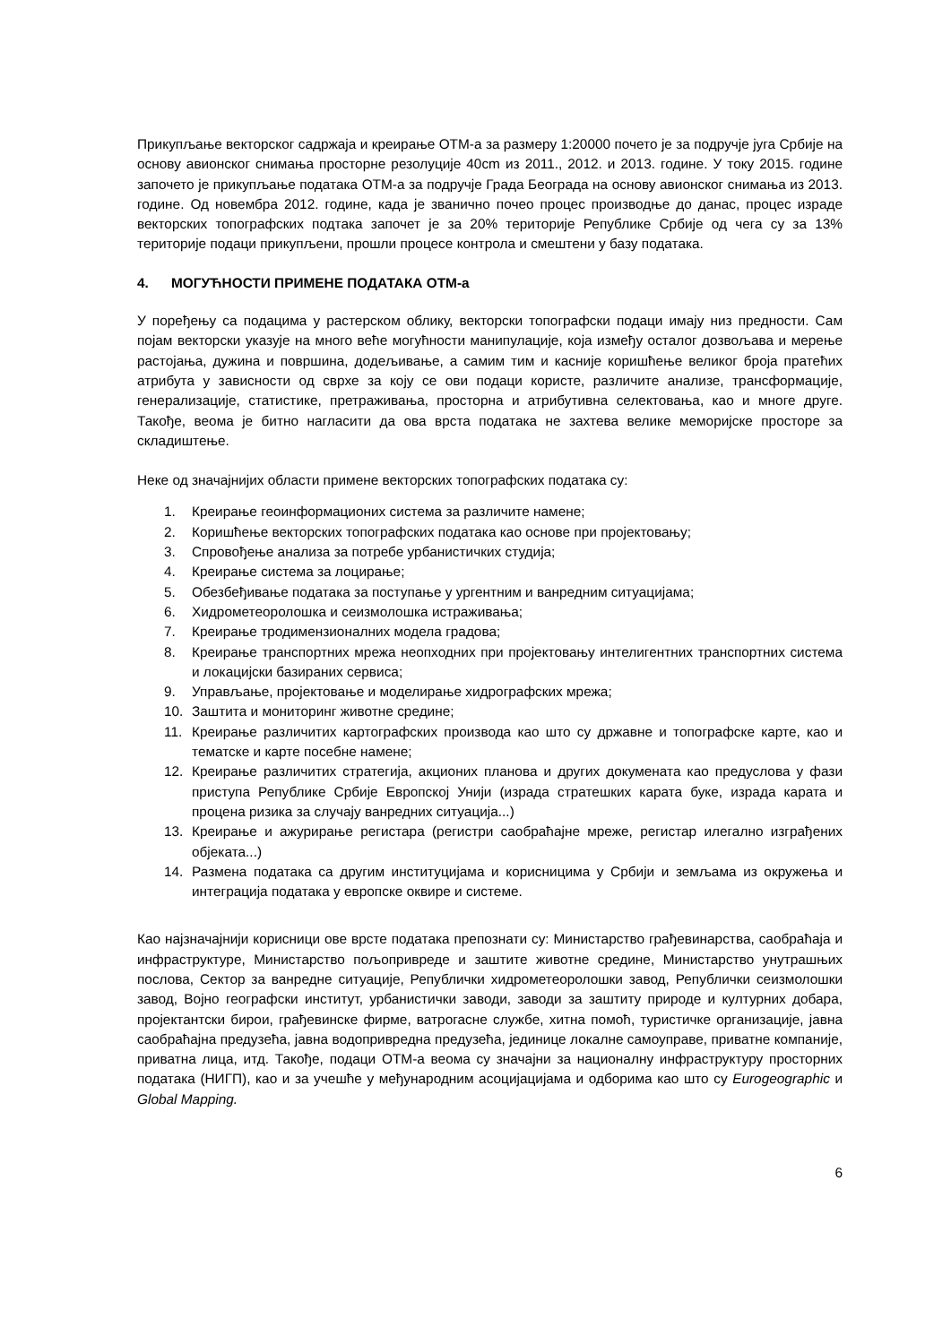Прикупљање векторског садржаја и креирање ОТМ-а за размеру 1:20000 почето је за подручје југа Србије на основу авионског снимања просторне резолуције 40cm из 2011., 2012. и 2013. године. У току 2015. године започето је прикупљање података ОТМ-а за подручје Града Београда на основу авионског снимања из 2013. године. Од новембра 2012. године, када је званично почео процес производње до данас, процес израде векторских топографских подтака започет је за 20% територије Републике Србије од чега су за 13% територије подаци прикупљени, прошли процесе контрола и смештени у базу података.
4. МОГУЋНОСТИ ПРИМЕНЕ ПОДАТАКА ОТМ-а
У поређењу са подацима у растерском облику, векторски топографски подаци имају низ предности. Сам појам векторски указује на много веће могућности манипулације, која између осталог дозвољава и мерење растојања, дужина и површина, додељивање, а самим тим и касније коришћење великог броја пратећих атрибута у зависности од сврхе за коју се ови подаци користе, различите анализе, трансформације, генерализације, статистике, претраживања, просторна и атрибутивна селектовања, као и многе друге. Такође, веома је битно нагласити да ова врста података не захтева велике меморијске просторе за складиштење.
Неке од значајнијих области примене векторских топографских података су:
1. Креирање геоинформационих система за различите намене;
2. Коришћење векторских топографских података као основе при пројектовању;
3. Спровођење анализа за потребе урбанистичких студија;
4. Креирање система за лоцирање;
5. Обезбеђивање података за поступање у ургентним и ванредним ситуацијама;
6. Хидрометеоролошка и сеизмолошка истраживања;
7. Креирање тродимензионалних модела градова;
8. Креирање транспортних мрежа неопходних при пројектовању интелигентних транспортних система и локацијски базираних сервиса;
9. Управљање, пројектовање и моделирање хидрографских мрежа;
10. Заштита и мониторинг животне средине;
11. Креирање различитих картографских производа као што су државне и топографске карте, као и тематске и карте посебне намене;
12. Креирање различитих стратегија, акционих планова и других докумената као предуслова у фази приступа Републике Србије Европској Унији (израда стратешких карата буке, израда карата и процена ризика за случају ванредних ситуација...)
13. Креирање и ажурирање регистара (регистри саобраћајне мреже, регистар илегално изграђених објеката...)
14. Размена података са другим институцијама и корисницима у Србији и земљама из окружења и интеграција података у европске оквире и системе.
Као најзначајнији корисници ове врсте података препознати су: Министарство грађевинарства, саобраћаја и инфраструктуре, Министарство пољопривреде и заштите животне средине, Министарство унутрашњих послова, Сектор за ванредне ситуације, Републички хидрометеоролошки завод, Републички сеизмолошки завод, Војно географски институт, урбанистички заводи, заводи за заштиту природе и културних добара, пројектантски бирои, грађевинске фирме, ватрогасне службе, хитна помоћ, туристичке организације, јавна саобраћајна предузећа, јавна водопривредна предузећа, јединице локалне самоуправе, приватне компаније, приватна лица, итд. Такође, подаци ОТМ-а веома су значајни за националну инфраструктуру просторних података (НИГП), као и за учешће у међународним асоцијацијама и одборима као што су Eurogeographic и Global Mapping.
6